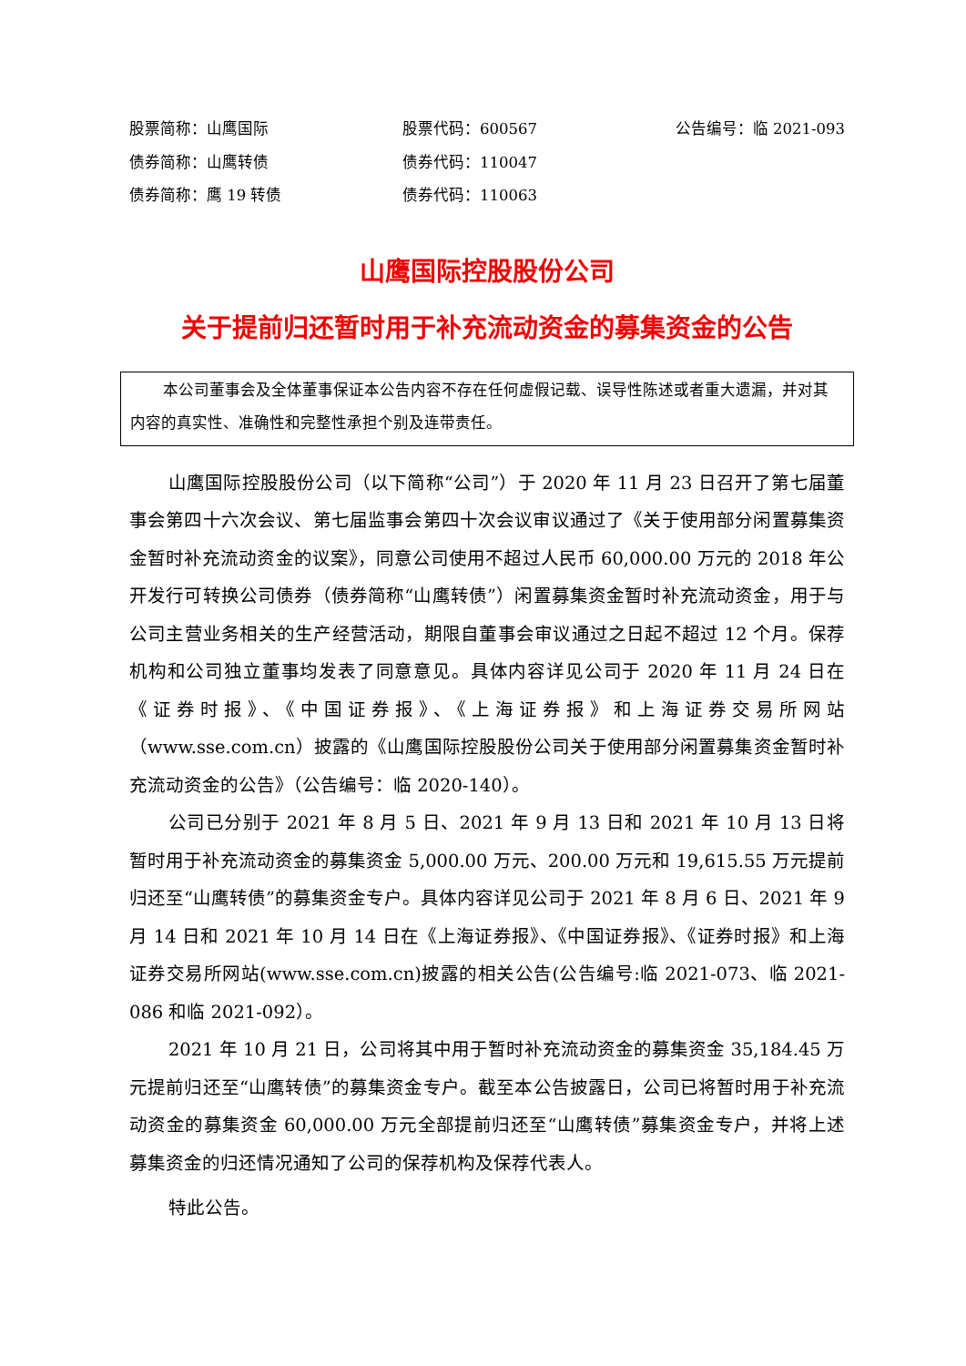股票简称：山鹰国际
股票代码：600567
公告编号：临 2021-093
债券简称：山鹰转债
债券代码：110047
债券简称：鹰 19 转债
债券代码：110063
山鹰国际控股股份公司
关于提前归还暂时用于补充流动资金的募集资金的公告
本公司董事会及全体董事保证本公告内容不存在任何虚假记载、误导性陈述或者重大遗漏，并对其内容的真实性、准确性和完整性承担个别及连带责任。
山鹰国际控股股份公司（以下简称“公司”）于 2020 年 11 月 23 日召开了第七届董事会第四十六次会议、第七届监事会第四十次会议审议通过了《关于使用部分闲置募集资金暂时补充流动资金的议案》，同意公司使用不超过人民币 60,000.00 万元的 2018 年公开发行可转换公司债券（债券简称“山鹰转债”）闲置募集资金暂时补充流动资金，用于与公司主营业务相关的生产经营活动，期限自董事会审议通过之日起不超过 12 个月。保荐机构和公司独立董事均发表了同意意见。具体内容详见公司于 2020 年 11 月 24 日在《证券时报》、《中国证券报》、《上海证券报》和上海证券交易所网站（www.sse.com.cn）披露的《山鹰国际控股股份公司关于使用部分闲置募集资金暂时补充流动资金的公告》（公告编号：临 2020-140）。
公司已分别于 2021 年 8 月 5 日、2021 年 9 月 13 日和 2021 年 10 月 13 日将暂时用于补充流动资金的募集资金 5,000.00 万元、200.00 万元和 19,615.55 万元提前归还至“山鹰转债”的募集资金专户。具体内容详见公司于 2021 年 8 月 6 日、2021 年 9 月 14 日和 2021 年 10 月 14 日在《上海证券报》、《中国证券报》、《证券时报》和上海证券交易所网站(www.sse.com.cn)披露的相关公告(公告编号:临 2021-073、临 2021-086 和临 2021-092）。
2021 年 10 月 21 日，公司将其中用于暂时补充流动资金的募集资金 35,184.45 万元提前归还至“山鹰转债”的募集资金专户。截至本公告披露日，公司已将暂时用于补充流动资金的募集资金 60,000.00 万元全部提前归还至“山鹰转债”募集资金专户，并将上述募集资金的归还情况通知了公司的保荐机构及保荐代表人。
特此公告。